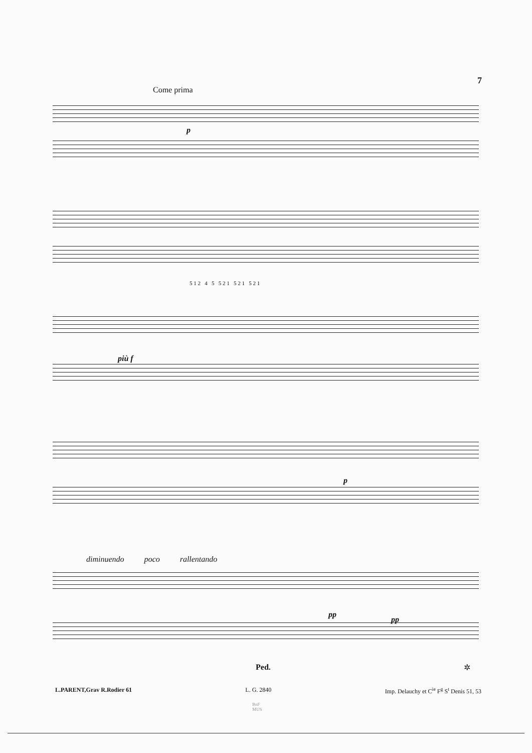7
Come prima
p
5 1 2 4 5 5 2 1 5 2 1 5 2 1
più f
p
diminuendo poco rallentando
pp
pp
Ped. ✲
L.PARENT,Grav R.Rodier 61 L. G. 2840 Imp. Delauchy et C<sup>ie</sup> F<sup>g</sup> S<sup>t</sup> Denis 51, 53
BnF
MUS